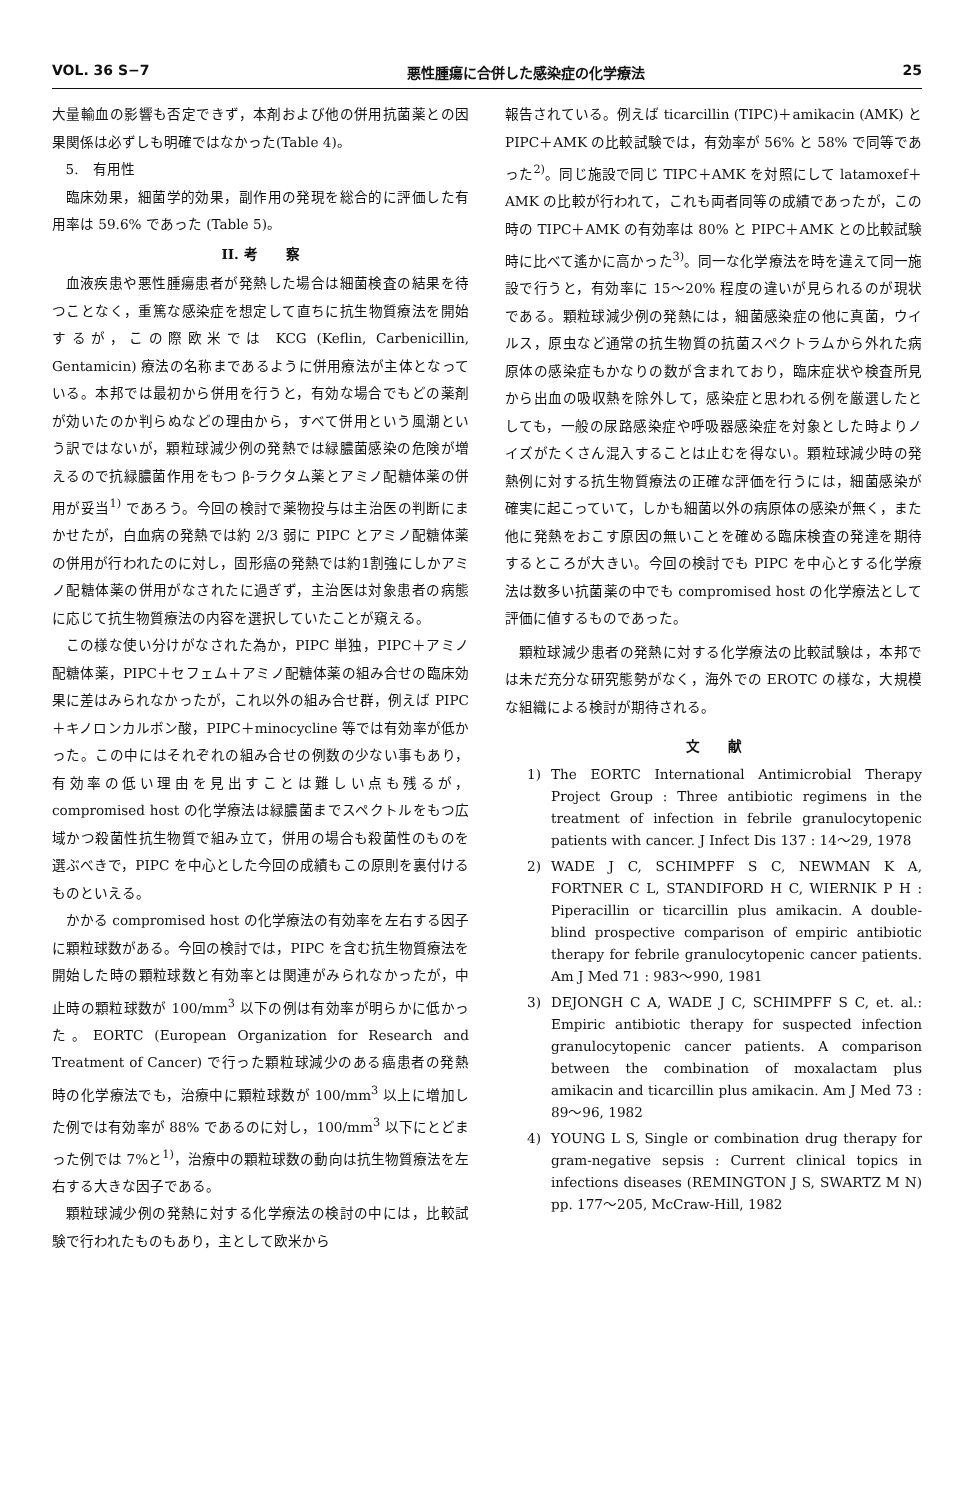VOL. 36 S−7 悪性腫瘍に合併した感染症の化学療法 25
大量輸血の影響も否定できず，本剤および他の併用抗菌薬との因果関係は必ずしも明確ではなかった(Table 4)。
5.　有用性
臨床効果，細菌学的効果，副作用の発現を総合的に評価した有用率は 59.6% であった (Table 5)。
II. 考　　察
血液疾患や悪性腫瘍患者が発熱した場合は細菌検査の結果を待つことなく，重篤な感染症を想定して直ちに抗生物質療法を開始するが，この際欧米では KCG (Keflin, Carbenicillin, Gentamicin) 療法の名称まであるように併用療法が主体となっている。本邦では最初から併用を行うと，有効な場合でもどの薬剤が効いたのか判らぬなどの理由から，すべて併用という風潮という訳ではないが，顆粒球減少例の発熱では緑膿菌感染の危険が増えるので抗緑膿菌作用をもつ β-ラクタム薬とアミノ配糖体薬の併用が妥当<sup>1)</sup> であろう。今回の検討で薬物投与は主治医の判断にまかせたが，白血病の発熱では約 2/3 弱に PIPC とアミノ配糖体薬の併用が行われたのに対し，固形癌の発熱では約1割強にしかアミノ配糖体薬の併用がなされたに過ぎず，主治医は対象患者の病態に応じて抗生物質療法の内容を選択していたことが窺える。
この様な使い分けがなされた為か，PIPC 単独，PIPC＋アミノ配糖体薬，PIPC＋セフェム＋アミノ配糖体薬の組み合せの臨床効果に差はみられなかったが，これ以外の組み合せ群，例えば PIPC＋キノロンカルボン酸，PIPC＋minocycline 等では有効率が低かった。この中にはそれぞれの組み合せの例数の少ない事もあり，有効率の低い理由を見出すことは難しい点も残るが，compromised host の化学療法は緑膿菌までスペクトルをもつ広域かつ殺菌性抗生物質で組み立て，併用の場合も殺菌性のものを選ぶべきで，PIPC を中心とした今回の成績もこの原則を裏付けるものといえる。
かかる compromised host の化学療法の有効率を左右する因子に顆粒球数がある。今回の検討では，PIPC を含む抗生物質療法を開始した時の顆粒球数と有効率とは関連がみられなかったが，中止時の顆粒球数が 100/mm<sup>3</sup> 以下の例は有効率が明らかに低かった。EORTC (European Organization for Research and Treatment of Cancer) で行った顆粒球減少のある癌患者の発熱時の化学療法でも，治療中に顆粒球数が 100/mm<sup>3</sup> 以上に増加した例では有効率が 88% であるのに対し，100/mm<sup>3</sup> 以下にとどまった例では 7%と<sup>1)</sup>，治療中の顆粒球数の動向は抗生物質療法を左右する大きな因子である。
顆粒球減少例の発熱に対する化学療法の検討の中には，比較試験で行われたものもあり，主として欧米から
報告されている。例えば ticarcillin (TIPC)＋amikacin (AMK) と PIPC＋AMK の比較試験では，有効率が 56% と 58% で同等であった<sup>2)</sup>。同じ施設で同じ TIPC＋AMK を対照にして latamoxef＋AMK の比較が行われて，これも両者同等の成績であったが，この時の TIPC＋AMK の有効率は 80% と PIPC＋AMK との比較試験時に比べて遙かに高かった<sup>3)</sup>。同一な化学療法を時を違えて同一施設で行うと，有効率に 15〜20% 程度の違いが見られるのが現状である。顆粒球減少例の発熱には，細菌感染症の他に真菌，ウイルス，原虫など通常の抗生物質の抗菌スペクトラムから外れた病原体の感染症もかなりの数が含まれており，臨床症状や検査所見から出血の吸収熱を除外して，感染症と思われる例を厳選したとしても，一般の尿路感染症や呼吸器感染症を対象とした時よりノイズがたくさん混入することは止むを得ない。顆粒球減少時の発熱例に対する抗生物質療法の正確な評価を行うには，細菌感染が確実に起こっていて，しかも細菌以外の病原体の感染が無く，また他に発熱をおこす原因の無いことを確める臨床検査の発達を期待するところが大きい。今回の検討でも PIPC を中心とする化学療法は数多い抗菌薬の中でも compromised host の化学療法として評価に値するものであった。
顆粒球減少患者の発熱に対する化学療法の比較試験は，本邦では未だ充分な研究態勢がなく，海外での EROTC の様な，大規模な組織による検討が期待される。
文　　献
1) The EORTC International Antimicrobial Therapy Project Group : Three antibiotic regimens in the treatment of infection in febrile granulocytopenic patients with cancer. J Infect Dis 137 : 14〜29, 1978
2) WADE J C, SCHIMPFF S C, NEWMAN K A, FORTNER C L, STANDIFORD H C, WIERNIK P H : Piperacillin or ticarcillin plus amikacin. A double-blind prospective comparison of empiric antibiotic therapy for febrile granulocytopenic cancer patients. Am J Med 71 : 983〜990, 1981
3) DEJONGH C A, WADE J C, SCHIMPFF S C, et. al.: Empiric antibiotic therapy for suspected infection granulocytopenic cancer patients. A comparison between the combination of moxalactam plus amikacin and ticarcillin plus amikacin. Am J Med 73 : 89〜96, 1982
4) YOUNG L S, Single or combination drug therapy for gram-negative sepsis : Current clinical topics in infections diseases (REMINGTON J S, SWARTZ M N) pp. 177〜205, McCraw-Hill, 1982